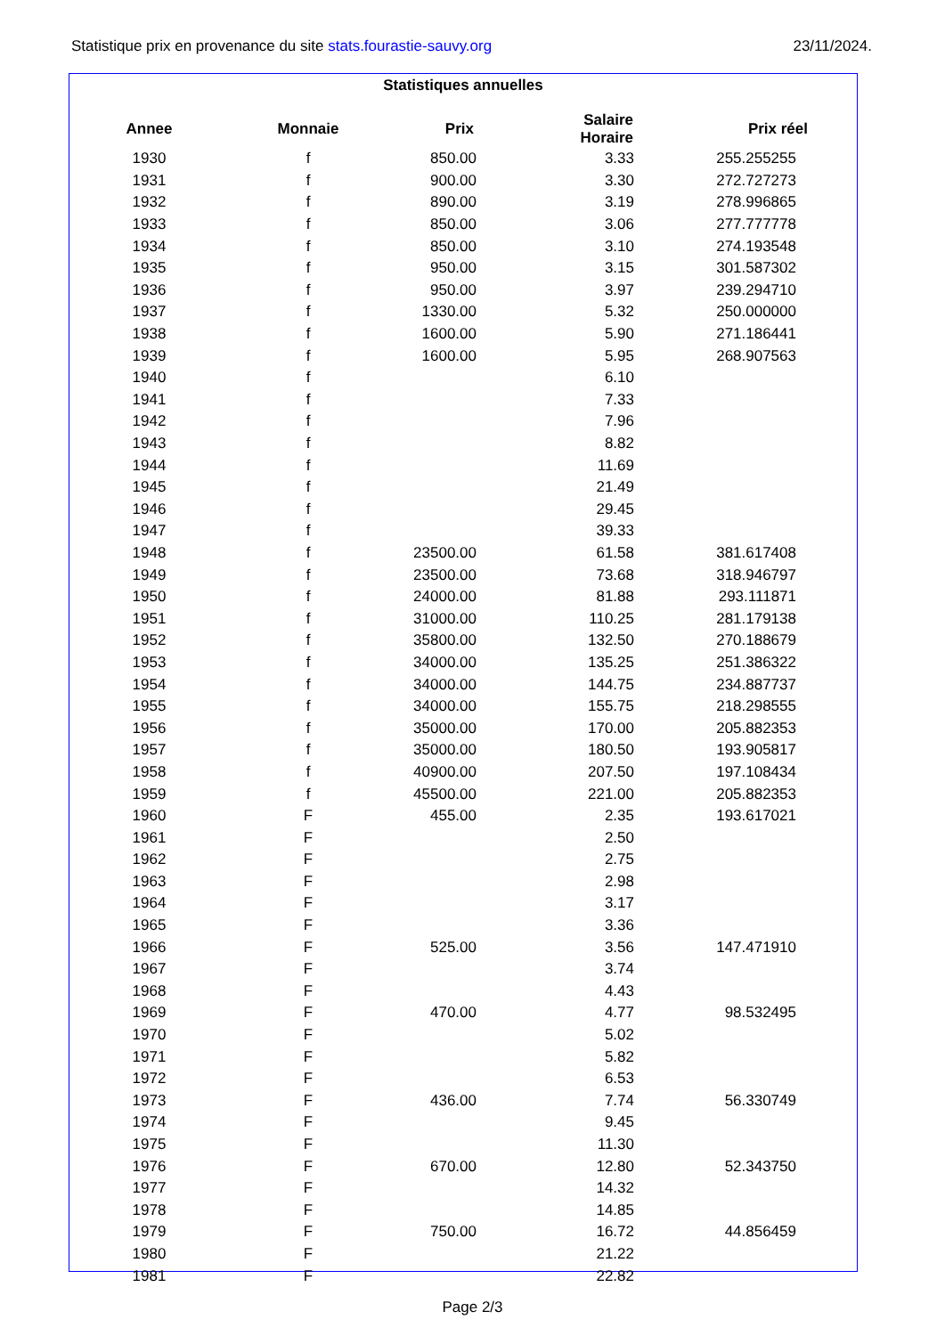Statistique prix en provenance du site stats.fourastie-sauvy.org 23/11/2024.
Statistiques annuelles
| Annee | Monnaie | Prix | Salaire Horaire | Prix réel |
| --- | --- | --- | --- | --- |
| 1930 | f | 850.00 | 3.33 | 255.255255 |
| 1931 | f | 900.00 | 3.30 | 272.727273 |
| 1932 | f | 890.00 | 3.19 | 278.996865 |
| 1933 | f | 850.00 | 3.06 | 277.777778 |
| 1934 | f | 850.00 | 3.10 | 274.193548 |
| 1935 | f | 950.00 | 3.15 | 301.587302 |
| 1936 | f | 950.00 | 3.97 | 239.294710 |
| 1937 | f | 1330.00 | 5.32 | 250.000000 |
| 1938 | f | 1600.00 | 5.90 | 271.186441 |
| 1939 | f | 1600.00 | 5.95 | 268.907563 |
| 1940 | f | | 6.10 | |
| 1941 | f | | 7.33 | |
| 1942 | f | | 7.96 | |
| 1943 | f | | 8.82 | |
| 1944 | f | | 11.69 | |
| 1945 | f | | 21.49 | |
| 1946 | f | | 29.45 | |
| 1947 | f | | 39.33 | |
| 1948 | f | 23500.00 | 61.58 | 381.617408 |
| 1949 | f | 23500.00 | 73.68 | 318.946797 |
| 1950 | f | 24000.00 | 81.88 | 293.111871 |
| 1951 | f | 31000.00 | 110.25 | 281.179138 |
| 1952 | f | 35800.00 | 132.50 | 270.188679 |
| 1953 | f | 34000.00 | 135.25 | 251.386322 |
| 1954 | f | 34000.00 | 144.75 | 234.887737 |
| 1955 | f | 34000.00 | 155.75 | 218.298555 |
| 1956 | f | 35000.00 | 170.00 | 205.882353 |
| 1957 | f | 35000.00 | 180.50 | 193.905817 |
| 1958 | f | 40900.00 | 207.50 | 197.108434 |
| 1959 | f | 45500.00 | 221.00 | 205.882353 |
| 1960 | F | 455.00 | 2.35 | 193.617021 |
| 1961 | F | | 2.50 | |
| 1962 | F | | 2.75 | |
| 1963 | F | | 2.98 | |
| 1964 | F | | 3.17 | |
| 1965 | F | | 3.36 | |
| 1966 | F | 525.00 | 3.56 | 147.471910 |
| 1967 | F | | 3.74 | |
| 1968 | F | | 4.43 | |
| 1969 | F | 470.00 | 4.77 | 98.532495 |
| 1970 | F | | 5.02 | |
| 1971 | F | | 5.82 | |
| 1972 | F | | 6.53 | |
| 1973 | F | 436.00 | 7.74 | 56.330749 |
| 1974 | F | | 9.45 | |
| 1975 | F | | 11.30 | |
| 1976 | F | 670.00 | 12.80 | 52.343750 |
| 1977 | F | | 14.32 | |
| 1978 | F | | 14.85 | |
| 1979 | F | 750.00 | 16.72 | 44.856459 |
| 1980 | F | | 21.22 | |
| 1981 | F | | 22.82 | |
Page 2/3